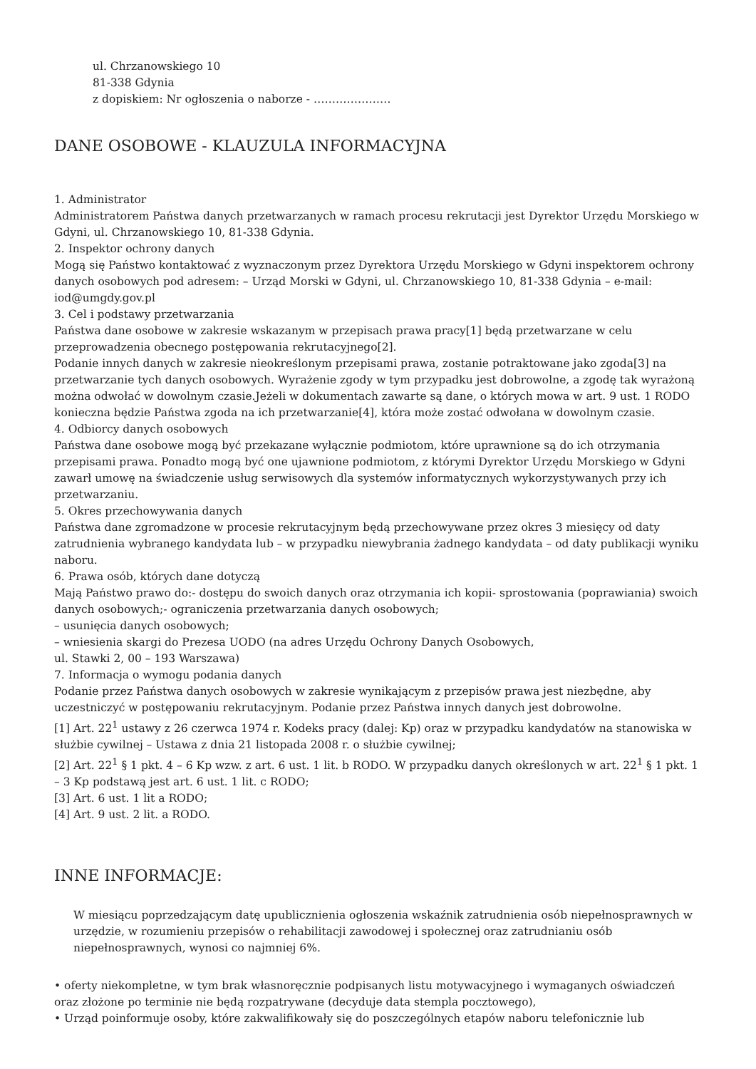ul. Chrzanowskiego 10
81-338 Gdynia
z dopiskiem: Nr ogłoszenia o naborze - …………………
DANE OSOBOWE - KLAUZULA INFORMACYJNA
1. Administrator
Administratorem Państwa danych przetwarzanych w ramach procesu rekrutacji jest Dyrektor Urzędu Morskiego w Gdyni, ul. Chrzanowskiego 10, 81-338 Gdynia.
2. Inspektor ochrony danych
Mogą się Państwo kontaktować z wyznaczonym przez Dyrektora Urzędu Morskiego w Gdyni inspektorem ochrony danych osobowych pod adresem: – Urząd Morski w Gdyni, ul. Chrzanowskiego 10, 81-338 Gdynia – e-mail: iod@umgdy.gov.pl
3. Cel i podstawy przetwarzania
Państwa dane osobowe w zakresie wskazanym w przepisach prawa pracy[1] będą przetwarzane w celu przeprowadzenia obecnego postępowania rekrutacyjnego[2].
Podanie innych danych w zakresie nieokreślonym przepisami prawa, zostanie potraktowane jako zgoda[3] na przetwarzanie tych danych osobowych. Wyrażenie zgody w tym przypadku jest dobrowolne, a zgodę tak wyrażoną można odwołać w dowolnym czasie.Jeżeli w dokumentach zawarte są dane, o których mowa w art. 9 ust. 1 RODO konieczna będzie Państwa zgoda na ich przetwarzanie[4], która może zostać odwołana w dowolnym czasie.
4. Odbiorcy danych osobowych
Państwa dane osobowe mogą być przekazane wyłącznie podmiotom, które uprawnione są do ich otrzymania przepisami prawa. Ponadto mogą być one ujawnione podmiotom, z którymi Dyrektor Urzędu Morskiego w Gdyni zawarł umowę na świadczenie usług serwisowych dla systemów informatycznych wykorzystywanych przy ich przetwarzaniu.
5. Okres przechowywania danych
Państwa dane zgromadzone w procesie rekrutacyjnym będą przechowywane przez okres 3 miesięcy od daty zatrudnienia wybranego kandydata lub – w przypadku niewybrania żadnego kandydata – od daty publikacji wyniku naboru.
6. Prawa osób, których dane dotyczą
Mają Państwo prawo do:- dostępu do swoich danych oraz otrzymania ich kopii- sprostowania (poprawiania) swoich danych osobowych;- ograniczenia przetwarzania danych osobowych;
– usunięcia danych osobowych;
– wniesienia skargi do Prezesa UODO (na adres Urzędu Ochrony Danych Osobowych,
ul. Stawki 2, 00 – 193 Warszawa)
7. Informacja o wymogu podania danych
Podanie przez Państwa danych osobowych w zakresie wynikającym z przepisów prawa jest niezbędne, aby uczestniczyć w postępowaniu rekrutacyjnym. Podanie przez Państwa innych danych jest dobrowolne.
[1] Art. 22<sup>1</sup> ustawy z 26 czerwca 1974 r. Kodeks pracy (dalej: Kp) oraz w przypadku kandydatów na stanowiska w służbie cywilnej – Ustawa z dnia 21 listopada 2008 r. o służbie cywilnej;
[2] Art. 22<sup>1</sup> § 1 pkt. 4 – 6 Kp wzw. z art. 6 ust. 1 lit. b RODO. W przypadku danych określonych w art. 22<sup>1</sup> § 1 pkt. 1 – 3 Kp podstawą jest art. 6 ust. 1 lit. c RODO;
[3] Art. 6 ust. 1 lit a RODO;
[4] Art. 9 ust. 2 lit. a RODO.
INNE INFORMACJE:
W miesiącu poprzedzającym datę upublicznienia ogłoszenia wskaźnik zatrudnienia osób niepełnosprawnych w urzędzie, w rozumieniu przepisów o rehabilitacji zawodowej i społecznej oraz zatrudnianiu osób niepełnosprawnych, wynosi co najmniej 6%.
• oferty niekompletne, w tym brak własnoręcznie podpisanych listu motywacyjnego i wymaganych oświadczeń oraz złożone po terminie nie będą rozpatrywane (decyduje data stempla pocztowego),
• Urząd poinformuje osoby, które zakwalifikowały się do poszczególnych etapów naboru telefonicznie lub